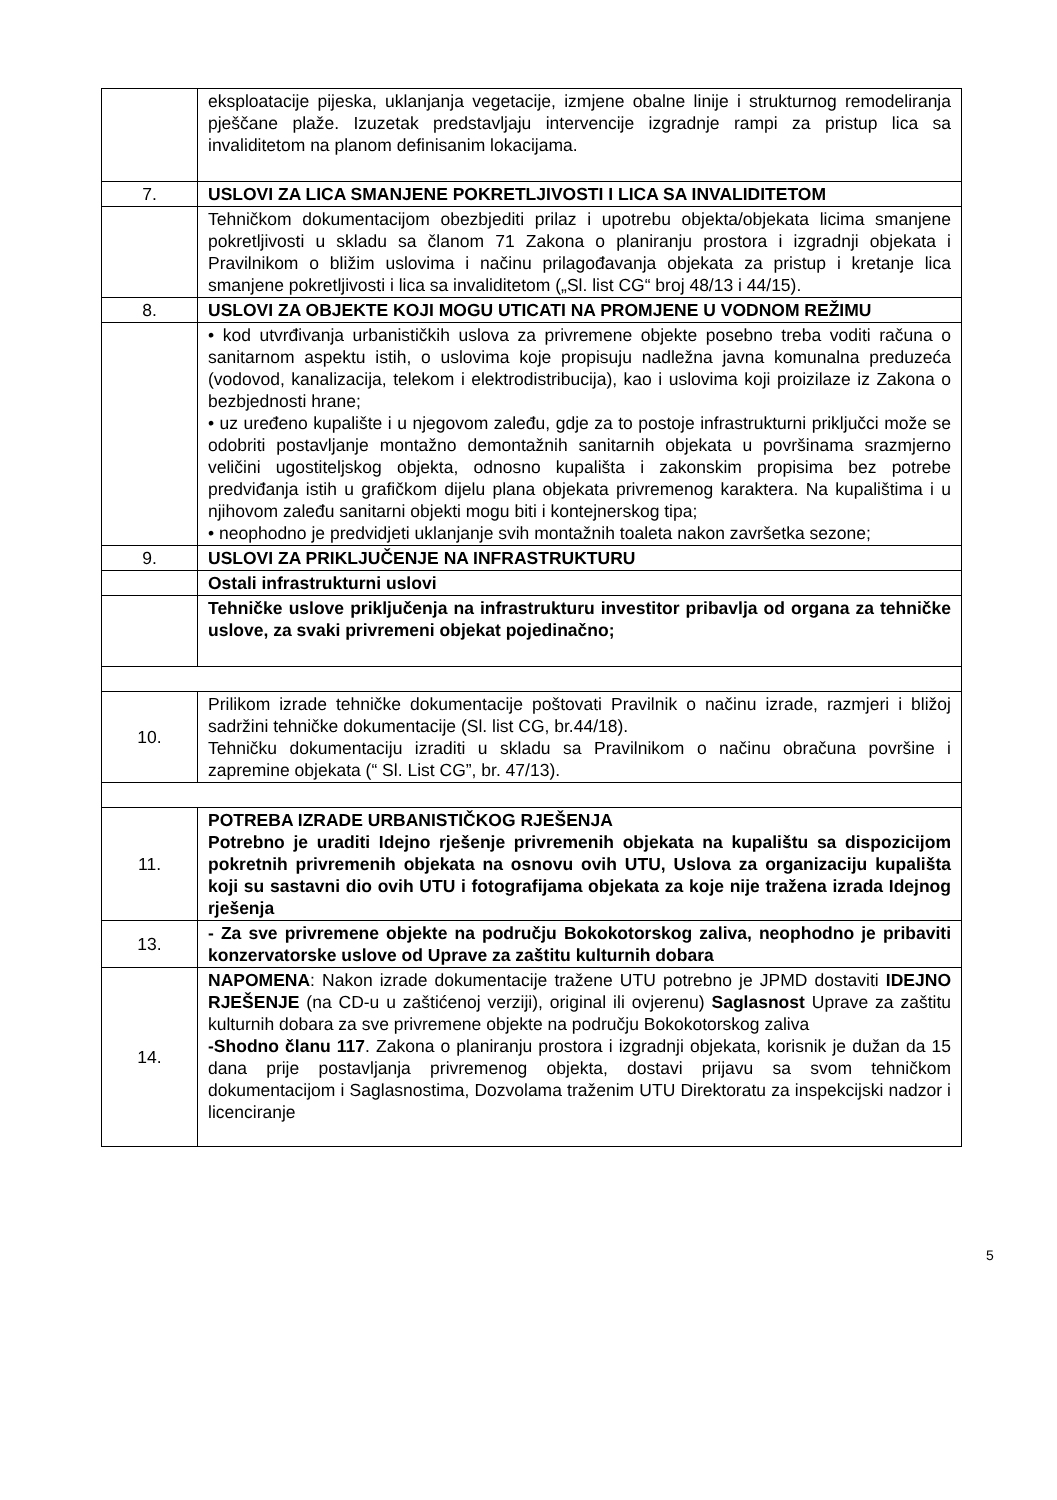| | eksploatacije pijeska, uklanjanja vegetacije, izmjene obalne linije i strukturnog remodeliranja pješčane plaže. Izuzetak predstavljaju intervencije izgradnje rampi za pristup lica sa invaliditetom na planom definisanim lokacijama. |
| 7. | USLOVI ZA LICA SMANJENE POKRETLJIVOSTI I LICA SA INVALIDITETOM |
| | Tehničkom dokumentacijom obezbjediti prilaz i upotrebu objekta/objekata licima smanjene pokretljivosti u skladu sa članom 71 Zakona o planiranju prostora i izgradnji objekata i Pravilnikom o bližim uslovima i načinu prilagođavanja objekata za pristup i kretanje lica smanjene pokretljivosti i lica sa invaliditetom („Sl. list CG“ broj 48/13 i 44/15). |
| 8. | USLOVI ZA OBJEKTE KOJI MOGU UTICATI NA PROMJENE U VODNOM REŽIMU |
| | • kod utvrđivanja urbanističkih uslova za privremene objekte posebno treba voditi računa o sanitarnom aspektu istih, o uslovima koje propisuju nadležna javna komunalna preduzeća (vodovod, kanalizacija, telekom i elektrodistribucija), kao i uslovima koji proizilaze iz Zakona o bezbjednosti hrane; • uz uređeno kupalište i u njegovom zaleđu, gdje za to postoje infrastrukturni priključci može se odobriti postavljanje montažno demontažnih sanitarnih objekata u površinama srazmjerno veličini ugostiteljskog objekta, odnosno kupališta i zakonskim propisima bez potrebe predviđanja istih u grafičkom dijelu plana objekata privremenog karaktera. Na kupalištima i u njihovom zaleđu sanitarni objekti mogu biti i kontejnerskog tipa; • neophodno je predvidjeti uklanjanje svih montažnih toaleta nakon završetka sezone; |
| 9. | USLOVI ZA PRIKLJUČENJE NA INFRASTRUKTURU |
| | Ostali infrastrukturni uslovi |
| | Tehničke uslove priključenja na infrastrukturu investitor pribavlja od organa za tehničke uslove, za svaki privremeni objekat pojedinačno; |
| 10. | Prilikom izrade tehničke dokumentacije poštovati Pravilnik o načinu izrade, razmjeri i bližoj sadržini tehničke dokumentacije (Sl. list CG, br.44/18). Tehničku dokumentaciju izraditi u skladu sa Pravilnikom o načinu obračuna površine i zapremine objekata (“ Sl. List CG”, br. 47/13). |
| 11. | POTREBA IZRADE URBANISTIČKOG RJEŠENJA Potrebno je uraditi Idejno rješenje privremenih objekata na kupalištu sa dispozicijom pokretnih privremenih objekata na osnovu ovih UTU, Uslova za organizaciju kupališta koji su sastavni dio ovih UTU i fotografijama objekata za koje nije tražena izrada Idejnog rješenja |
| 13. | - Za sve privremene objekte na području Bokokotorskog zaliva, neophodno je pribaviti konzervatorske uslove od Uprave za zaštitu kulturnih dobara |
| 14. | NAPOMENA : Nakon izrade dokumentacije tražene UTU potrebno je JPMD dostaviti IDEJNO RJEŠENJE (na CD-u u zaštićenoj verziji), original ili ovjerenu) Saglasnost Uprave za zaštitu kulturnih dobara za sve privremene objekte na području Bokokotorskog zaliva -Shodno članu 117 . Zakona o planiranju prostora i izgradnji objekata, korisnik je dužan da 15 dana prije postavljanja privremenog objekta, dostavi prijavu sa svom tehničkom dokumentacijom i Saglasnostima, Dozvolama traženim UTU Direktoratu za inspekcijski nadzor i licenciranje |
5